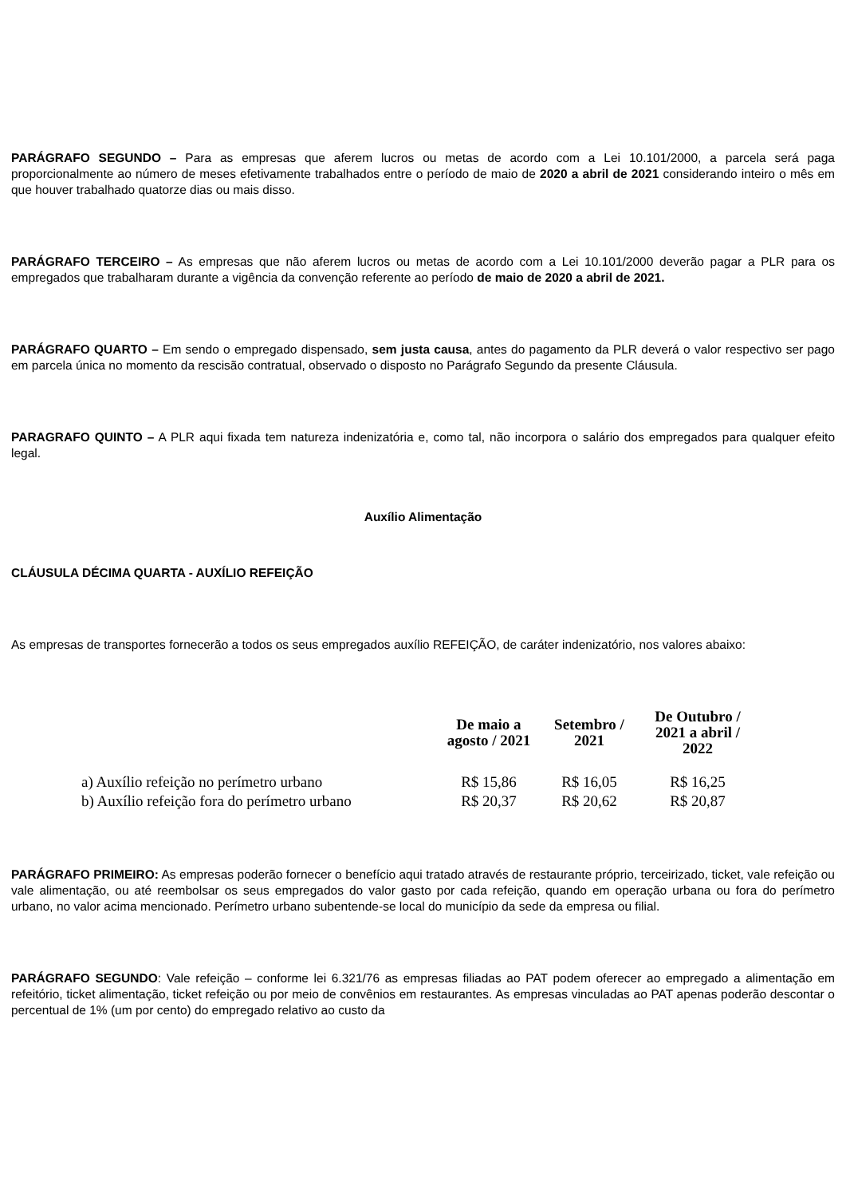PARÁGRAFO SEGUNDO – Para as empresas que aferem lucros ou metas de acordo com a Lei 10.101/2000, a parcela será paga proporcionalmente ao número de meses efetivamente trabalhados entre o período de maio de 2020 a abril de 2021 considerando inteiro o mês em que houver trabalhado quatorze dias ou mais disso.
PARÁGRAFO TERCEIRO – As empresas que não aferem lucros ou metas de acordo com a Lei 10.101/2000 deverão pagar a PLR para os empregados que trabalharam durante a vigência da convenção referente ao período de maio de 2020 a abril de 2021.
PARÁGRAFO QUARTO – Em sendo o empregado dispensado, sem justa causa, antes do pagamento da PLR deverá o valor respectivo ser pago em parcela única no momento da rescisão contratual, observado o disposto no Parágrafo Segundo da presente Cláusula.
PARAGRAFO QUINTO – A PLR aqui fixada tem natureza indenizatória e, como tal, não incorpora o salário dos empregados para qualquer efeito legal.
Auxílio Alimentação
CLÁUSULA DÉCIMA QUARTA - AUXÍLIO REFEIÇÃO
As empresas de transportes fornecerão a todos os seus empregados auxílio REFEIÇÃO, de caráter indenizatório, nos valores abaixo:
| | De maio a agosto / 2021 | Setembro / 2021 | De Outubro / 2021 a abril / 2022 |
| --- | --- | --- | --- |
| a) Auxílio refeição no perímetro urbano | R$ 15,86 | R$ 16,05 | R$ 16,25 |
| b) Auxílio refeição fora do perímetro urbano | R$ 20,37 | R$ 20,62 | R$ 20,87 |
PARÁGRAFO PRIMEIRO: As empresas poderão fornecer o benefício aqui tratado através de restaurante próprio, terceirizado, ticket, vale refeição ou vale alimentação, ou até reembolsar os seus empregados do valor gasto por cada refeição, quando em operação urbana ou fora do perímetro urbano, no valor acima mencionado. Perímetro urbano subentende-se local do município da sede da empresa ou filial.
PARÁGRAFO SEGUNDO: Vale refeição – conforme lei 6.321/76 as empresas filiadas ao PAT podem oferecer ao empregado a alimentação em refeitório, ticket alimentação, ticket refeição ou por meio de convênios em restaurantes. As empresas vinculadas ao PAT apenas poderão descontar o percentual de 1% (um por cento) do empregado relativo ao custo da